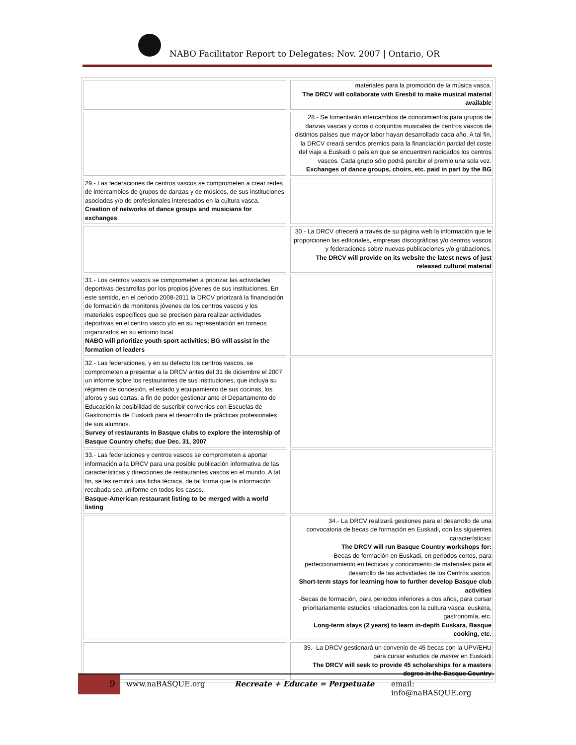NABO Facilitator Report to Delegates: Nov. 2007 | Ontario, OR
| | | materiales para la promoción de la música vasca. The DRCV will collaborate with Eresbil to make musical material available |
| | | 28.- Se fomentarán intercambios de conocimientos para grupos de danzas vascas y coros o conjuntos musicales de centros vascos de distintos países que mayor labor hayan desarrollado cada año. A tal fin, la DRCV creará sendos premios para la financiación parcial del coste del viaje a Euskadi o país en que se encuentren radicados los centros vascos. Cada grupo sólo podrá percibir el premio una sola vez. Exchanges of dance groups, choirs, etc. paid in part by the BG |
| 29.- Las federaciones de centros vascos se comprometen a crear redes de intercambios de grupos de danzas y de músicos, de sus instituciones asociadas y/o de profesionales interesados en la cultura vasca. Creation of networks of dance groups and musicians for exchanges | | |
| | | 30.- La DRCV ofrecerá a través de su página web la información que le proporcionen las editoriales, empresas discográficas y/o centros vascos y federaciones sobre nuevas publicaciones y/o grabaciones. The DRCV will provide on its website the latest news of just released cultural material |
| 31.- Los centros vascos se comprometen a priorizar las actividades deportivas desarrollas por los propios jóvenes de sus instituciones. En este sentido, en el periodo 2008-2011 la DRCV priorizará la financiación de formación de monitores jóvenes de los centros vascos y los materiales específicos que se precisen para realizar actividades deportivas en el centro vasco y/o en su representación en torneos organizados en su entorno local. NABO will prioritize youth sport activities; BG will assist in the formation of leaders | | |
| 32.- Las federaciones, y en su defecto los centros vascos, se comprometen a presentar a la DRCV antes del 31 de diciembre el 2007 un informe sobre los restaurantes de sus instituciones, que incluya su régimen de concesión, el estado y equipamiento de sus cocinas, los aforos y sus cartas, a fin de poder gestionar ante el Departamento de Educación la posibilidad de suscribir convenios con Escuelas de Gastronomía de Euskadi para el desarrollo de prácticas profesionales de sus alumnos. Survey of restaurants in Basque clubs to explore the internship of Basque Country chefs; due Dec. 31, 2007 | | |
| 33.- Las federaciones y centros vascos se comprometen a aportar información a la DRCV para una posible publicación informativa de las características y direcciones de restaurantes vascos en el mundo. A tal fin, se les remitirá una ficha técnica, de tal forma que la información recabada sea uniforme en todos los casos. Basque-American restaurant listing to be merged with a world listing | | |
| | | 34.- La DRCV realizará gestiones para el desarrollo de una convocatoria de becas de formación en Euskadi, con las siguientes características: The DRCV will run Basque Country workshops for: -Becas de formación en Euskadi, en periodos cortos, para perfeccionamiento en técnicas y conocimiento de materiales para el desarrollo de las actividades de los Centros vascos. Short-term stays for learning how to further develop Basque club activities -Becas de formación, para periodos inferiores a dos años, para cursar prioritariamente estudios relacionados con la cultura vasca: euskera, gastronomía, etc. Long-term stays (2 years) to learn in-depth Euskara, Basque cooking, etc. |
| | | 35.- La DRCV gestionará un convenio de 45 becas con la UPV/EHU para cursar estudios de master en Euskadi The DRCV will seek to provide 45 scholarships for a masters degree in the Basque Country |
9 www.naBASQUE.org Recreate + Educate = Perpetuate email: info@naBASQUE.org